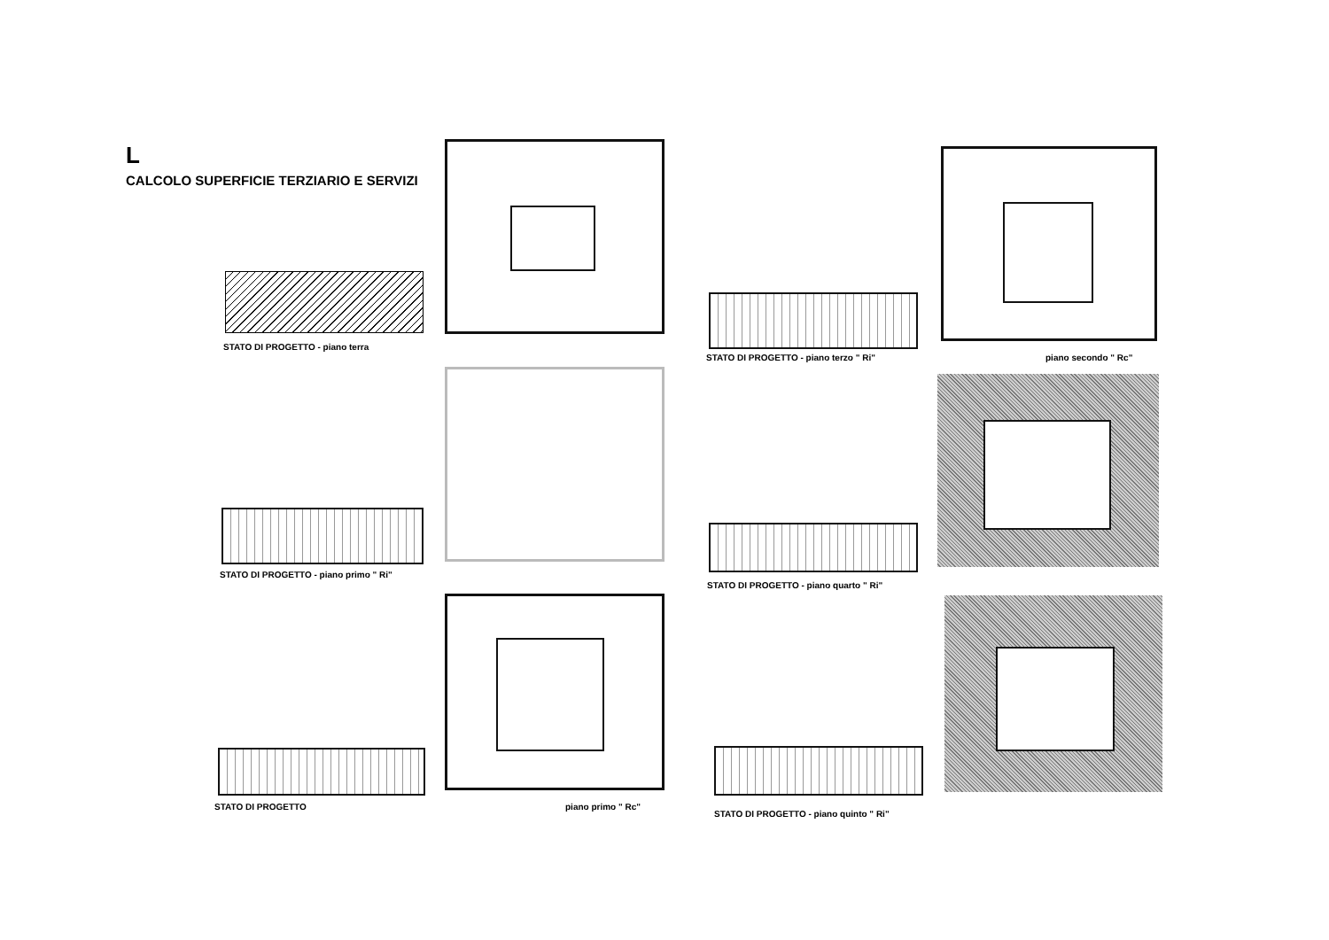L
CALCOLO SUPERFICIE TERZIARIO E SERVIZI
STATO DI PROGETTO - piano terra
STATO DI PROGETTO - piano terzo " Ri"
piano secondo " Rc"
STATO DI PROGETTO - piano primo " Ri"
STATO DI PROGETTO - piano quarto " Ri"
STATO DI PROGETTO piano primo " Rc"
STATO DI PROGETTO - piano quinto " Ri"